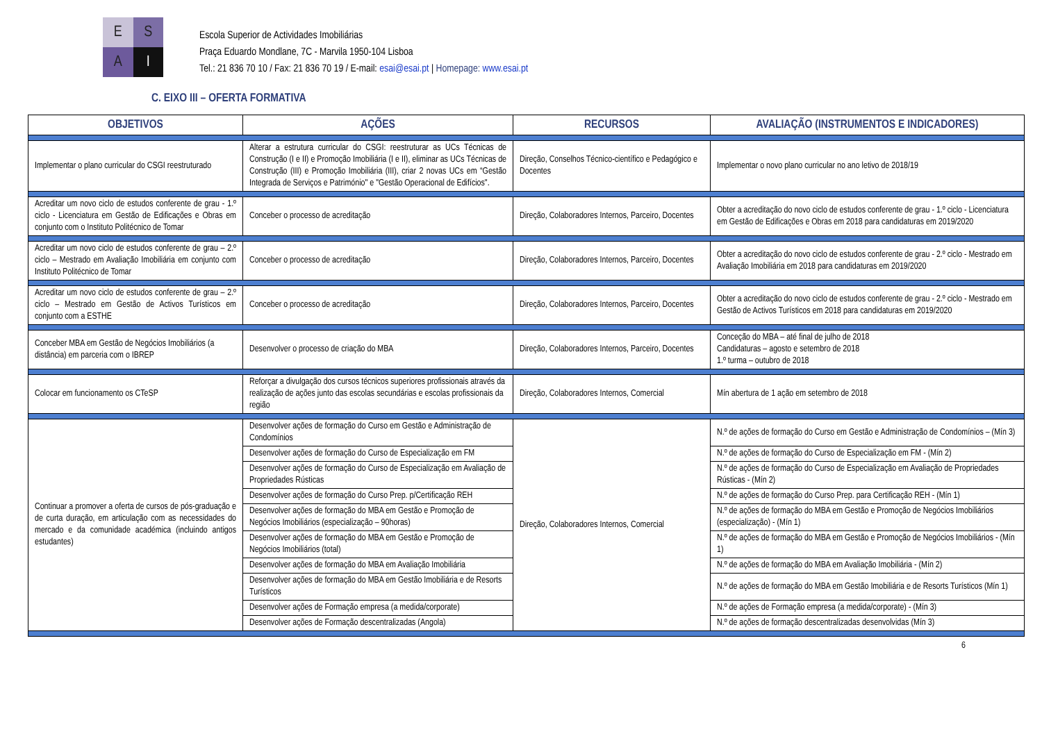E
S
A
I
Escola Superior de Actividades Imobiliárias
Praça Eduardo Mondlane, 7C - Marvila 1950-104 Lisboa
Tel.: 21 836 70 10 / Fax: 21 836 70 19 / E-mail: esai@esai.pt | Homepage: www.esai.pt
C. EIXO III – OFERTA FORMATIVA
| OBJETIVOS | AÇÕES | RECURSOS | AVALIAÇÃO (INSTRUMENTOS E INDICADORES) |
| --- | --- | --- | --- |
| Implementar o plano curricular do CSGI reestruturado | Alterar a estrutura curricular do CSGI: reestruturar as UCs Técnicas de Construção (I e II) e Promoção Imobiliária (I e II), eliminar as UCs Técnicas de Construção (III) e Promoção Imobiliária (III), criar 2 novas UCs em “Gestão Integrada de Serviços e Património" e "Gestão Operacional de Edifícios". | Direção, Conselhos Técnico-científico e Pedagógico e Docentes | Implementar o novo plano curricular no ano letivo de 2018/19 |
| Acreditar um novo ciclo de estudos conferente de grau - 1.º ciclo - Licenciatura em Gestão de Edificações e Obras em conjunto com o Instituto Politécnico de Tomar | Conceber o processo de acreditação | Direção, Colaboradores Internos, Parceiro, Docentes | Obter a acreditação do novo ciclo de estudos conferente de grau - 1.º ciclo - Licenciatura em Gestão de Edificações e Obras em 2018 para candidaturas em 2019/2020 |
| Acreditar um novo ciclo de estudos conferente de grau – 2.º ciclo – Mestrado em Avaliação Imobiliária em conjunto com Instituto Politécnico de Tomar | Conceber o processo de acreditação | Direção, Colaboradores Internos, Parceiro, Docentes | Obter a acreditação do novo ciclo de estudos conferente de grau - 2.º ciclo - Mestrado em Avaliação Imobiliária em 2018 para candidaturas em 2019/2020 |
| Acreditar um novo ciclo de estudos conferente de grau – 2.º ciclo – Mestrado em Gestão de Activos Turísticos em conjunto com a ESTHE | Conceber o processo de acreditação | Direção, Colaboradores Internos, Parceiro, Docentes | Obter a acreditação do novo ciclo de estudos conferente de grau - 2.º ciclo - Mestrado em Gestão de Activos Turísticos em 2018 para candidaturas em 2019/2020 |
| Conceber MBA em Gestão de Negócios Imobiliários (a distância) em parceria com o IBREP | Desenvolver o processo de criação do MBA | Direção, Colaboradores Internos, Parceiro, Docentes | Conceção do MBA – até final de julho de 2018 Candidaturas – agosto e setembro de 2018 1.º turma – outubro de 2018 |
| Colocar em funcionamento os CTeSP | Reforçar a divulgação dos cursos técnicos superiores profissionais através da realização de ações junto das escolas secundárias e escolas profissionais da região | Direção, Colaboradores Internos, Comercial | Mín abertura de 1 ação em setembro de 2018 |
| Continuar a promover a oferta de cursos de pós-graduação e de curta duração, em articulação com as necessidades do mercado e da comunidade académica (incluindo antigos estudantes) | Desenvolver ações de formação do Curso em Gestão e Administração de Condomínios | Direção, Colaboradores Internos, Comercial | N.º de ações de formação do Curso em Gestão e Administração de Condomínios – (Mín 3) |
| | Desenvolver ações de formação do Curso de Especialização em FM | | N.º de ações de formação do Curso de Especialização em FM - (Mín 2) |
| | Desenvolver ações de formação do Curso de Especialização em Avaliação de Propriedades Rústicas | | N.º de ações de formação do Curso de Especialização em Avaliação de Propriedades Rústicas - (Mín 2) |
| | Desenvolver ações de formação do Curso Prep. p/Certificação REH | | N.º de ações de formação do Curso Prep. para Certificação REH - (Mín 1) |
| | Desenvolver ações de formação do MBA em Gestão e Promoção de Negócios Imobiliários (especialização – 90horas) | | N.º de ações de formação do MBA em Gestão e Promoção de Negócios Imobiliários (especialização) - (Mín 1) |
| | Desenvolver ações de formação do MBA em Gestão e Promoção de Negócios Imobiliários (total) | | N.º de ações de formação do MBA em Gestão e Promoção de Negócios Imobiliários - (Mín 1) |
| | Desenvolver ações de formação do MBA em Avaliação Imobiliária | | N.º de ações de formação do MBA em Avaliação Imobiliária - (Mín 2) |
| | Desenvolver ações de formação do MBA em Gestão Imobiliária e de Resorts Turísticos | | N.º de ações de formação do MBA em Gestão Imobiliária e de Resorts Turísticos (Mín 1) |
| | Desenvolver ações de Formação empresa (a medida/corporate) | | N.º de ações de Formação empresa (a medida/corporate) - (Mín 3) |
| | Desenvolver ações de Formação descentralizadas (Angola) | | N.º de ações de formação descentralizadas desenvolvidas (Mín 3) |
6